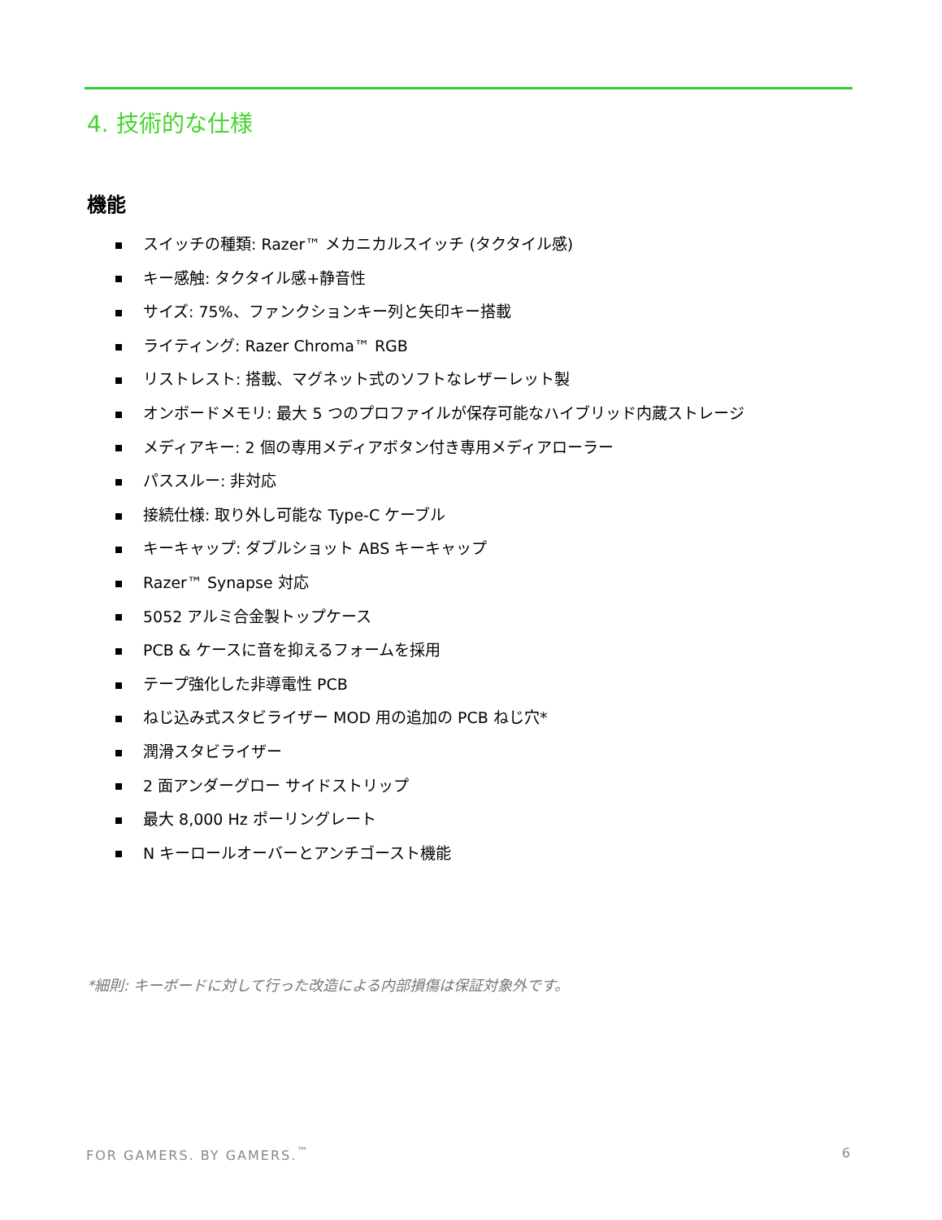4. 技術的な仕様
機能
スイッチの種類: Razer™ メカニカルスイッチ (タクタイル感)
キー感触: タクタイル感+静音性
サイズ: 75%、ファンクションキー列と矢印キー搭載
ライティング: Razer Chroma™ RGB
リストレスト: 搭載、マグネット式のソフトなレザーレット製
オンボードメモリ: 最大 5 つのプロファイルが保存可能なハイブリッド内蔵ストレージ
メディアキー: 2 個の専用メディアボタン付き専用メディアローラー
パススルー: 非対応
接続仕様: 取り外し可能な Type-C ケーブル
キーキャップ: ダブルショット ABS キーキャップ
Razer™ Synapse 対応
5052 アルミ合金製トップケース
PCB & ケースに音を抑えるフォームを採用
テープ強化した非導電性 PCB
ねじ込み式スタビライザー MOD 用の追加の PCB ねじ穴*
潤滑スタビライザー
2 面アンダーグロー サイドストリップ
最大 8,000 Hz ポーリングレート
N キーロールオーバーとアンチゴースト機能
*細則: キーボードに対して行った改造による内部損傷は保証対象外です。
FOR GAMERS. BY GAMERS.<sup>™</sup> 6